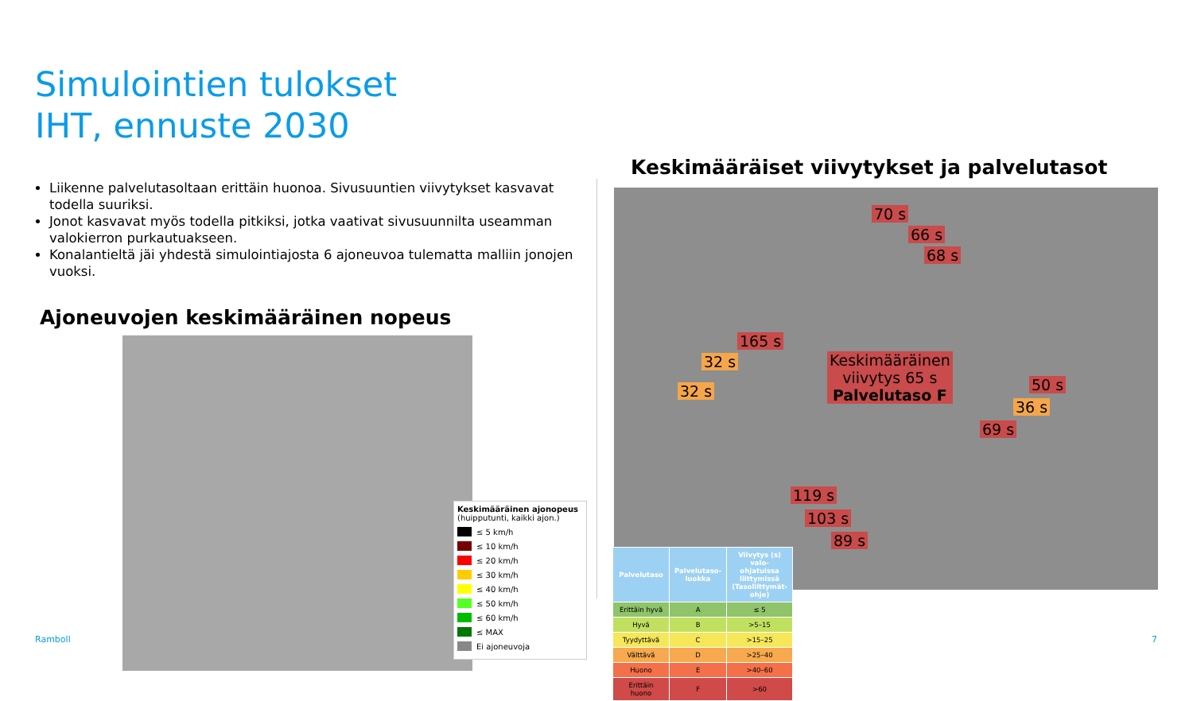Simulointien tulokset
IHT, ennuste 2030
Liikenne palvelutasoltaan erittäin huonoa. Sivusuuntien viivytykset kasvavat todella suuriksi.
Jonot kasvavat myös todella pitkiksi, jotka vaativat sivusuunnilta useamman valokierron purkautuakseen.
Konalantieltä jäi yhdestä simulointiajosta 6 ajoneuvoa tulematta malliin jonojen vuoksi.
Ajoneuvojen keskimääräinen nopeus
Keskimääräinen ajonopeus
(huipputunti, kaikki ajon.)
≤ 5 km/h
≤ 10 km/h
≤ 20 km/h
≤ 30 km/h
≤ 40 km/h
≤ 50 km/h
≤ 60 km/h
≤ MAX
Ei ajoneuvoja
Keskimääräiset viivytykset ja palvelutasot
70 s
66 s
68 s
165 s
32 s
32 s
Keskimääräinen
viivytys 65 s
Palvelutaso F
50 s
36 s
69 s
119 s
103 s
89 s
| Palvelutaso | Palvelutaso-luokka | Viivytys (s) valo-ohjatuissa liittymissä (Tasoliittymät-ohje) |
| --- | --- | --- |
| Erittäin hyvä | A | ≤ 5 |
| Hyvä | B | >5–15 |
| Tyydyttävä | C | >15–25 |
| Välttävä | D | >25–40 |
| Huono | E | >40–60 |
| Erittäin huono | F | >60 |
Ramboll 7